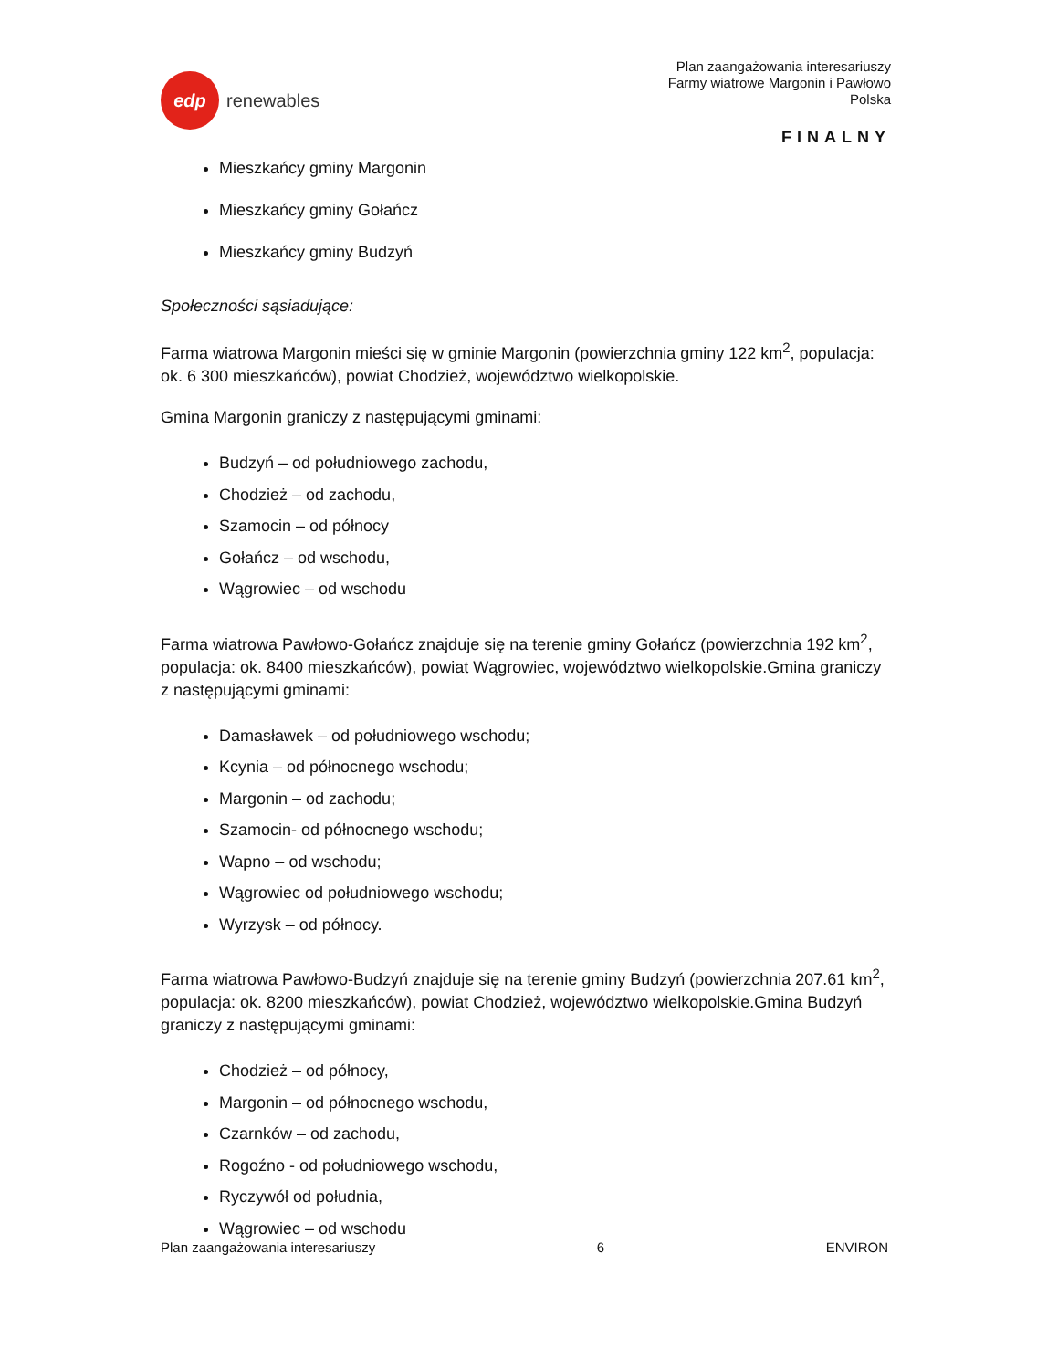edp
renewables
Plan zaangażowania interesariuszy
Farmy wiatrowe Margonin i Pawłowo
Polska
FINALNY
Mieszkańcy gminy Margonin
Mieszkańcy gminy Gołańcz
Mieszkańcy gminy Budzyń
Społeczności sąsiadujące:
Farma wiatrowa Margonin mieści się w gminie Margonin (powierzchnia gminy 122 km<sup>2</sup>, populacja: ok. 6 300 mieszkańców), powiat Chodzież, województwo wielkopolskie.
Gmina Margonin graniczy z następującymi gminami:
Budzyń – od południowego zachodu,
Chodzież – od zachodu,
Szamocin – od północy
Gołańcz – od wschodu,
Wągrowiec – od wschodu
Farma wiatrowa Pawłowo-Gołańcz znajduje się na terenie gminy Gołańcz (powierzchnia 192 km<sup>2</sup>, populacja: ok. 8400 mieszkańców), powiat Wągrowiec, województwo wielkopolskie.Gmina graniczy z następującymi gminami:
Damasławek – od południowego wschodu;
Kcynia – od północnego wschodu;
Margonin – od zachodu;
Szamocin- od północnego wschodu;
Wapno – od wschodu;
Wągrowiec od południowego wschodu;
Wyrzysk – od północy.
Farma wiatrowa Pawłowo-Budzyń znajduje się na terenie gminy Budzyń (powierzchnia 207.61 km<sup>2</sup>, populacja: ok. 8200 mieszkańców), powiat Chodzież, województwo wielkopolskie.Gmina Budzyń graniczy z następującymi gminami:
Chodzież – od północy,
Margonin – od północnego wschodu,
Czarnków – od zachodu,
Rogoźno - od południowego wschodu,
Ryczywół od południa,
Wągrowiec – od wschodu
Plan zaangażowania interesariuszy 6 ENVIRON